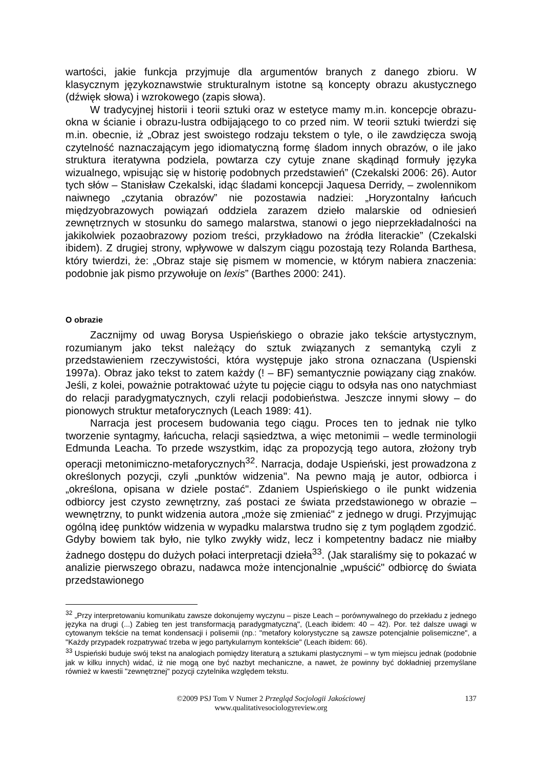wartości, jakie funkcja przyjmuje dla argumentów branych z danego zbioru. W klasycznym językoznawstwie strukturalnym istotne są koncepty obrazu akustycznego (dźwięk słowa) i wzrokowego (zapis słowa).
W tradycyjnej historii i teorii sztuki oraz w estetyce mamy m.in. koncepcje obrazu-okna w ścianie i obrazu-lustra odbijającego to co przed nim. W teorii sztuki twierdzi się m.in. obecnie, iż „Obraz jest swoistego rodzaju tekstem o tyle, o ile zawdzięcza swoją czytelność naznaczającym jego idiomatyczną formę śladom innych obrazów, o ile jako struktura iteratywna podziela, powtarza czy cytuje znane skądinąd formuły języka wizualnego, wpisując się w historię podobnych przedstawień” (Czekalski 2006: 26). Autor tych słów – Stanisław Czekalski, idąc śladami koncepcji Jaquesa Derridy, – zwolennikom naiwnego „czytania obrazów” nie pozostawia nadziei: „Horyzontalny łańcuch międzyobrazowych powiązań oddziela zarazem dzieło malarskie od odniesień zewnętrznych w stosunku do samego malarstwa, stanowi o jego nieprzekładalności na jakikolwiek pozaobrazowy poziom treści, przykładowo na źródła literackie” (Czekalski ibidem). Z drugiej strony, wpływowe w dalszym ciągu pozostają tezy Rolanda Barthesa, który twierdzi, że: „Obraz staje się pismem w momencie, w którym nabiera znaczenia: podobnie jak pismo przywołuje on lexis” (Barthes 2000: 241).
O obrazie
Zacznijmy od uwag Borysa Uspieńskiego o obrazie jako tekście artystycznym, rozumianym jako tekst należący do sztuk związanych z semantyką czyli z przedstawieniem rzeczywistości, która występuje jako strona oznaczana (Uspienski 1997a). Obraz jako tekst to zatem każdy (! – BF) semantycznie powiązany ciąg znaków. Jeśli, z kolei, poważnie potraktować użyte tu pojęcie ciągu to odsyła nas ono natychmiast do relacji paradygmatycznych, czyli relacji podobieństwa. Jeszcze innymi słowy – do pionowych struktur metaforycznych (Leach 1989: 41).
Narracja jest procesem budowania tego ciągu. Proces ten to jednak nie tylko tworzenie syntagmy, łańcucha, relacji sąsiedztwa, a więc metonimii – wedle terminologii Edmunda Leacha. To przede wszystkim, idąc za propozycją tego autora, złożony tryb operacji metonimiczno-metaforycznych<sup>32</sup>. Narracja, dodaje Uspieński, jest prowadzona z określonych pozycji, czyli „punktów widzenia". Na pewno mają je autor, odbiorca i „określona, opisana w dziele postać". Zdaniem Uspieńskiego o ile punkt widzenia odbiorcy jest czysto zewnętrzny, zaś postaci ze świata przedstawionego w obrazie – wewnętrzny, to punkt widzenia autora „może się zmieniać" z jednego w drugi. Przyjmując ogólną ideę punktów widzenia w wypadku malarstwa trudno się z tym poglądem zgodzić. Gdyby bowiem tak było, nie tylko zwykły widz, lecz i kompetentny badacz nie miałby żadnego dostępu do dużych połaci interpretacji dzieła<sup>33</sup>. (Jak staraliśmy się to pokazać w analizie pierwszego obrazu, nadawca może intencjonalnie „wpuścić" odbiorcę do świata przedstawionego
<sup>32</sup> „Przy interpretowaniu komunikatu zawsze dokonujemy wyczynu – pisze Leach – porównywalnego do przekładu z jednego języka na drugi (...) Zabieg ten jest transformacją paradygmatyczną", (Leach ibidem: 40 – 42). Por. też dalsze uwagi w cytowanym tekście na temat kondensacji i polisemii (np.: "metafory kolorystyczne są zawsze potencjalnie polisemiczne", a "Każdy przypadek rozpatrywać trzeba w jego partykularnym kontekście" (Leach ibidem: 66).
<sup>33</sup> Uspieński buduje swój tekst na analogiach pomiędzy literaturą a sztukami plastycznymi – w tym miejscu jednak (podobnie jak w kilku innych) widać, iż nie mogą one być nazbyt mechaniczne, a nawet, że powinny być dokładniej przemyślane również w kwestii "zewnętrznej" pozycji czytelnika względem tekstu.
©2009 PSJ Tom V Numer 2 Przegląd Socjologii Jakościowej 137
www.qualitativesociologyreview.org